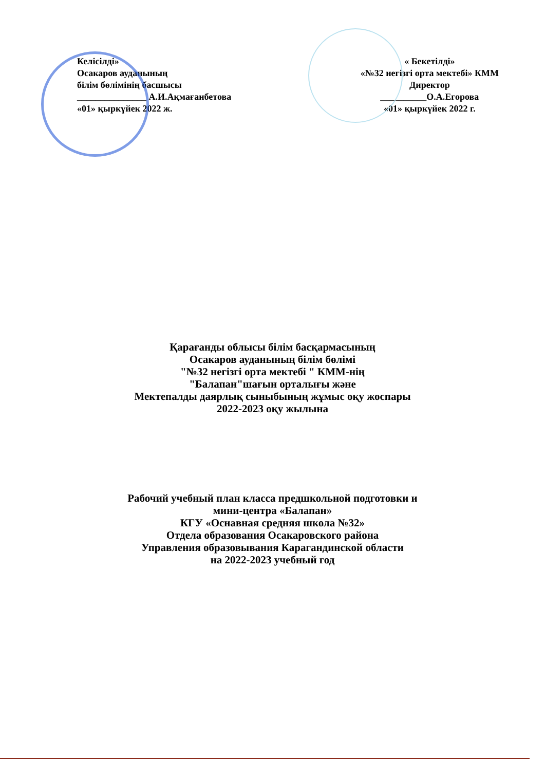Келісілді»
Осакаров ауданының
білім бөлімінің басшысы
_______________ А.И.Ақмағанбетова
«01» қыркүйек 2022 ж.
« Бекетілді»
«№32 негізгі орта мектебі» КММ
Директор
__________О.А.Егорова
«01» қыркүйек 2022 г.
Қарағанды облысы білім басқармасының
Осакаров ауданының білім бөлімі
"№32 негізгі орта мектебі " КММ-нің
"Балапан"шағын орталығы және
Мектепалды даярлық сыныбының жұмыс оқу жоспары
2022-2023 оқу жылына
Рабочий учебный план класса предшкольной подготовки и
мини-центра «Балапан»
КГУ «Оснавная средняя школа №32»
Отдела образования Осакаровского района
Управления образовывания Карагандинской области
на 2022-2023 учебный год